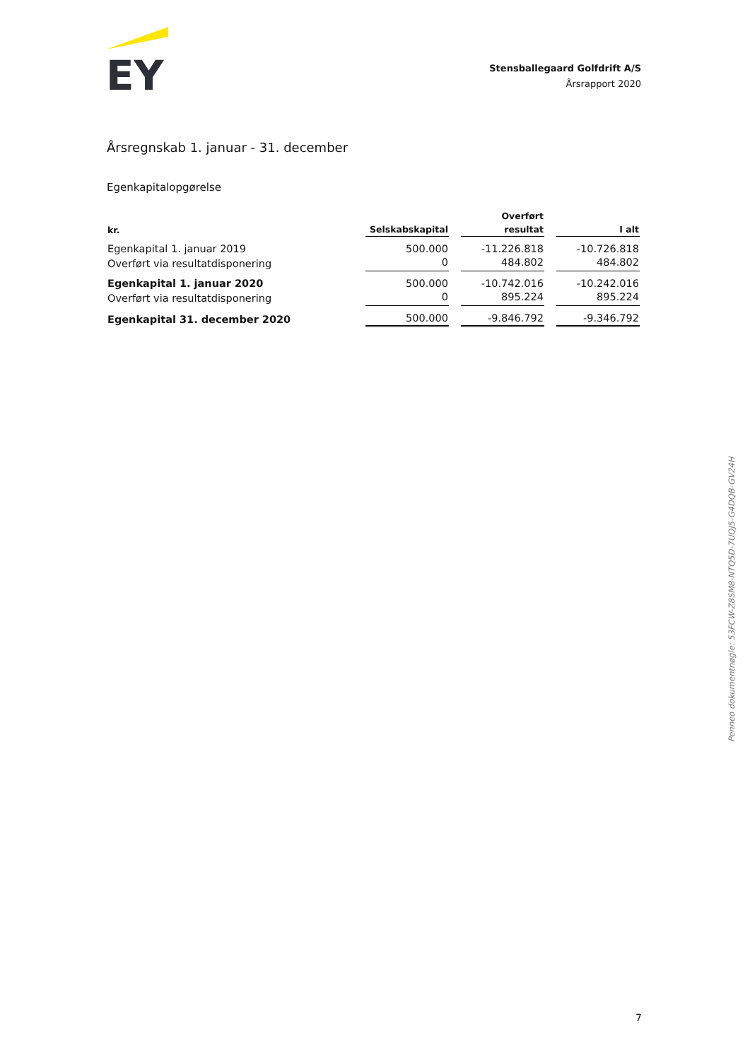EY
Stensballegaard Golfdrift A/S
Årsrapport 2020
Årsregnskab 1. januar - 31. december
Egenkapitalopgørelse
| kr. | Selskabskapital | | Overført resultat | | I alt |
| --- | --- | --- | --- | --- | --- |
| Egenkapital 1. januar 2019 | 500.000 | | -11.226.818 | | -10.726.818 |
| Overført via resultatdisponering | 0 | | 484.802 | | 484.802 |
| Egenkapital 1. januar 2020 | 500.000 | | -10.742.016 | | -10.242.016 |
| Overført via resultatdisponering | 0 | | 895.224 | | 895.224 |
| Egenkapital 31. december 2020 | 500.000 | | -9.846.792 | | -9.346.792 |
Penneo dokumentnøgle: 53FCW-Z8SM8-NTQ5D-7UQJ5-G4DQB-GV24H
7